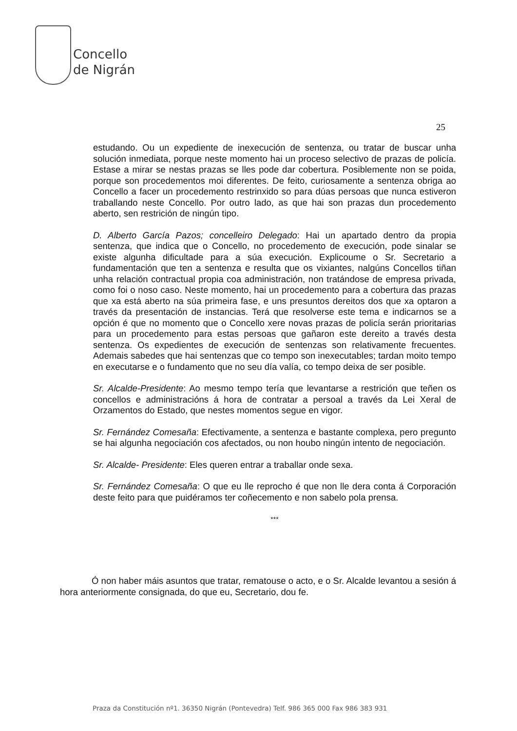Concello
de Nigrán
25
estudando. Ou un expediente de inexecución de sentenza, ou tratar de buscar unha solución inmediata, porque neste momento hai un proceso selectivo de prazas de policía. Estase a mirar se nestas prazas se lles pode dar cobertura. Posiblemente non se poida, porque son procedementos moi diferentes. De feito, curiosamente a sentenza obriga ao Concello a facer un procedemento restrinxido so para dúas persoas que nunca estiveron traballando neste Concello. Por outro lado, as que hai son prazas dun procedemento aberto, sen restrición de ningún tipo.
D. Alberto García Pazos; concelleiro Delegado: Hai un apartado dentro da propia sentenza, que indica que o Concello, no procedemento de execución, pode sinalar se existe algunha dificultade para a súa execución. Explicoume o Sr. Secretario a fundamentación que ten a sentenza e resulta que os vixiantes, nalgúns Concellos tiñan unha relación contractual propia coa administración, non tratándose de empresa privada, como foi o noso caso. Neste momento, hai un procedemento para a cobertura das prazas que xa está aberto na súa primeira fase, e uns presuntos dereitos dos que xa optaron a través da presentación de instancias. Terá que resolverse este tema e indicarnos se a opción é que no momento que o Concello xere novas prazas de policía serán prioritarias para un procedemento para estas persoas que gañaron este dereito a través desta sentenza. Os expedientes de execución de sentenzas son relativamente frecuentes. Ademais sabedes que hai sentenzas que co tempo son inexecutables; tardan moito tempo en executarse e o fundamento que no seu día valía, co tempo deixa de ser posible.
Sr. Alcalde-Presidente: Ao mesmo tempo tería que levantarse a restrición que teñen os concellos e administracións á hora de contratar a persoal a través da Lei Xeral de Orzamentos do Estado, que nestes momentos segue en vigor.
Sr. Fernández Comesaña: Efectivamente, a sentenza e bastante complexa, pero pregunto se hai algunha negociación cos afectados, ou non houbo ningún intento de negociación.
Sr. Alcalde- Presidente: Eles queren entrar a traballar onde sexa.
Sr. Fernández Comesaña: O que eu lle reprocho é que non lle dera conta á Corporación deste feito para que puidéramos ter coñecemento e non sabelo pola prensa.
***
Ó non haber máis asuntos que tratar, rematouse o acto, e o Sr. Alcalde levantou a sesión á hora anteriormente consignada, do que eu, Secretario, dou fe.
Praza da Constitución nº1. 36350 Nigrán (Pontevedra) Telf. 986 365 000 Fax 986 383 931